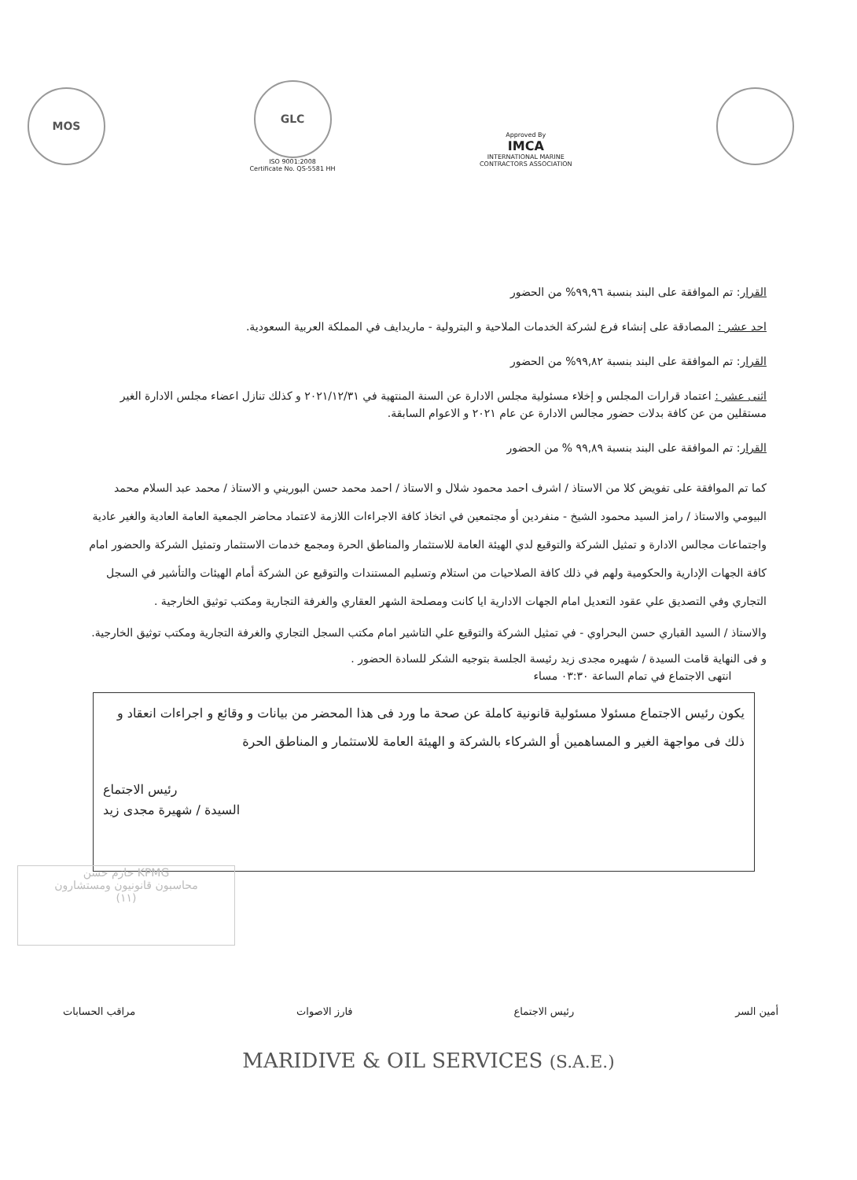MOS
GLC
ISO 9001:2008
Certificate No. QS-5581 HH
Approved By
IMCA
INTERNATIONAL MARINE
CONTRACTORS ASSOCIATION
القرار: تم الموافقة على البند بنسبة ٩٩,٩٦% من الحضور
احد عشر : المصادقة على إنشاء فرع لشركة الخدمات الملاحية و البترولية - ماريدايف في المملكة العربية السعودية.
القرار: تم الموافقة على البند بنسبة ٩٩,٨٢% من الحضور
اثنى عشر : اعتماد قرارات المجلس و إخلاء مسئولية مجلس الادارة عن السنة المنتهية في ٢٠٢١/١٢/٣١ و كذلك تنازل اعضاء مجلس الادارة الغير مستقلين من عن كافة بدلات حضور مجالس الادارة عن عام ٢٠٢١ و الاعوام السابقة.
القرار: تم الموافقة على البند بنسبة ٩٩,٨٩ % من الحضور
كما تم الموافقة على تفويض كلا من الاستاذ / اشرف احمد محمود شلال و الاستاذ / احمد محمد حسن البوريني و الاستاذ / محمد عبد السلام محمد البيومي والاستاذ / رامز السيد محمود الشيخ - منفردين أو مجتمعين في اتخاذ كافة الاجراءات اللازمة لاعتماد محاضر الجمعية العامة العادية والغير عادية واجتماعات مجالس الادارة و تمثيل الشركة والتوقيع لدي الهيئة العامة للاستثمار والمناطق الحرة ومجمع خدمات الاستثمار وتمثيل الشركة والحضور امام كافة الجهات الإدارية والحكومية ولهم في ذلك كافة الصلاحيات من استلام وتسليم المستندات والتوقيع عن الشركة أمام الهيئات والتأشير في السجل التجاري وفي التصديق علي عقود التعديل امام الجهات الادارية ايا كانت ومصلحة الشهر العقاري والغرفة التجارية ومكتب توثيق الخارجية .
والاستاذ / السيد القباري حسن البحراوي - في تمثيل الشركة والتوقيع علي التاشير امام مكتب السجل التجاري والغرفة التجارية ومكتب توثيق الخارجية.
و فى النهاية قامت السيدة / شهيره مجدى زيد رئيسة الجلسة بتوجيه الشكر للسادة الحضور .
انتهى الاجتماع في تمام الساعة ٠٣:٣٠ مساء
يكون رئيس الاجتماع مسئولا مسئولية قانونية كاملة عن صحة ما ورد فى هذا المحضر من بيانات و وقائع و اجراءات انعقاد و ذلك فى مواجهة الغير و المساهمين أو الشركاء بالشركة و الهيئة العامة للاستثمار و المناطق الحرة
رئيس الاجتماع
السيدة / شهيرة مجدى زيد
KPMG حازم حسن
محاسبون قانونيون ومستشارون
(١١)
أمين السر رئيس الاجتماع فارز الاصوات مراقب الحسابات
MARIDIVE & OIL SERVICES (S.A.E.)